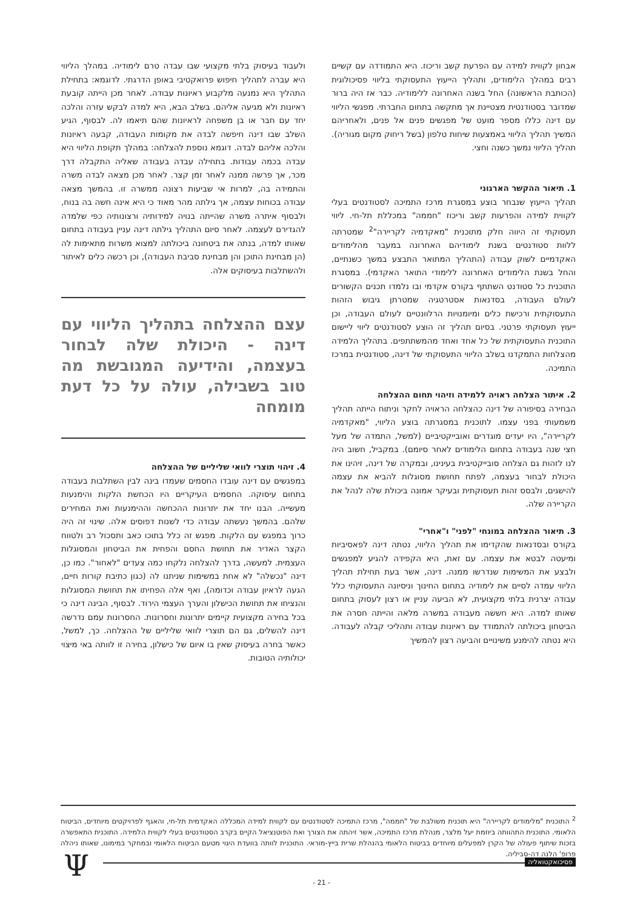אבחון לקווית למידה עם הפרעת קשב וריכוז. היא התמודדה עם קשיים רבים במהלך הלימודים, ותהליך הייעוץ התעסוקתי בליווי פסיכולוגית (הכותבת הראשונה) החל בשנה האחרונה ללימודיה. כבר אז היה ברור שמדובר בסטודנטית מצטיינת אך מתקשה בתחום החברתי. מפגשי הליווי עם דינה כללו מספר מועט של מפגשים פנים אל פנים, ולאחריהם המשיך תהליך הליווי באמצעות שיחות טלפון (בשל ריחוק מקום מגוריה). תהליך הליווי נמשך כשנה וחצי.
1. תיאור ההקשר הארגוני
תהליך הייעוץ שנבחר בוצע במסגרת מרכז התמיכה לסטודנטים בעלי לקווית למידה והפרעות קשב וריכוז "חממה" במכללת תל-חי. ליווי תעסוקתי זה היווה חלק מתוכנית "מאקדמיה לקריירה"<sup>2</sup> שמטרתה ללוות סטודנטים בשנת לימודיהם האחרונה במעבר מהלימודים האקדמיים לשוק עבודה (התהליך המתואר התבצע במשך כשנתיים, והחל בשנת הלימודים האחרונה ללימודי התואר האקדמי). במסגרת התוכנית כל סטודנט השתתף בקורס אקדמי ובו נלמדו תכנים הקשורים לעולם העבודה, בסדנאות אסטרטגיה שמטרתן גיבוש הזהות התעסוקתית ורכישת כלים ומיומנויות הרלוונטיים לעולם העבודה, וכן ייעוץ תעסוקתי פרטני. בסיום תהליך זה הוצע לסטודנטים ליווי ליישום התוכנית התעסוקתית של כל אחד ואחד מהמשתתפים. בתהליך הלמידה מהצלחות התמקדנו בשלב הליווי התעסוקתי של דינה, סטודנטית במרכז התמיכה.
2. איתור הצלחה ראויה ללמידה וזיהוי תחום ההצלחה
הבחירה בסיפורה של דינה כהצלחה הראויה לחקר וניתוח הייתה תהליך משמעותי בפני עצמו. לתוכנית במסגרתה בוצע הליווי, "מאקדמיה לקריירה", היו יעדים מוגדרים ואובייקטיביים (למשל, התמדה של מעל חצי שנה בעבודה בתחום הלימודים לאחר סיומם). במקביל, חשוב היה לנו לזהות גם הצלחה סובייקטיבית בעינינו, ובמקרה של דינה, זיהינו את היכולת לבחור בעצמה, לפתח תחושת מסוגלות להביא את עצמה להישגים, ולבסס זהות תעסוקתית ובעיקר אמונה ביכולת שלה לנהל את הקריירה שלה.
3. תיאור ההצלחה במונחי "לפני" ו"אחרי"
בקורס ובסדנאות שהקדימו את תהליך הליווי, נטתה דינה לפאסיביות ומיעטה לבטא את עצמה. עם זאת, היא הקפידה להגיע למפגשים ולבצע את המשימות שנדרשו ממנה. דינה, אשר בעת תחילת תהליך הליווי עמדה לסיים את לימודיה בתחום החינוך וניסיונה התעסוקתי כלל עבודה יצרנית בלתי מקצועית, לא הביעה עניין או רצון לעסוק בתחום שאותו למדה. היא חששה מעבודה במשרה מלאה והייתה חסרה את הביטחון ביכולתה להתמודד עם ראיונות עבודה ותהליכי קבלה לעבודה. היא נטתה להימנע משינויים והביעה רצון להמשיך
ולעבוד בעיסוק בלתי מקצועי שבו עבדה טרם לימודיה. במהלך הליווי היא עברה לתהליך חיפוש פרואקטיבי באופן הדרגתי. לדוגמא: בתחילת התהליך היא נמנעה מלקבוע ראיונות עבודה. לאחר מכן הייתה קובעת ראיונות ולא מגיעה אליהם. בשלב הבא, היא למדה לבקש עזרה והלכה יחד עם חבר או בן משפחה לראיונות שהם תיאמו לה. לבסוף, הגיע השלב שבו דינה חיפשה לבדה את מקומות העבודה, קבעה ראיונות והלכה אליהם לבדה. דוגמא נוספת להצלחה: במהלך תקופת הליווי היא עבדה בכמה עבודות. בתחילה עבדה בעבודה שאליה התקבלה דרך מכר, אך פרשה ממנה לאחר זמן קצר. לאחר מכן מצאה לבדה משרה והתמידה בה, למרות אי שביעות רצונה ממשרה זו. בהמשך מצאה עבודה בכוחות עצמה, אך גילתה מהר מאוד כי היא אינה חשה בה בנוח, ולבסוף איתרה משרה שהייתה בנויה למידותיה ורצונותיה כפי שלמדה להגדירם לעצמה. לאחר סיום התהליך גילתה דינה עניין בעבודה בתחום שאותו למדה, בנתה את ביטחונה ביכולתה למצוא משרות מתאימות לה (הן מבחינת התוכן והן מבחינת סביבת העבודה), וכן רכשה כלים לאיתור ולהשתלבות בעיסוקים אלה.
עצם ההצלחה בתהליך הליווי עם דינה - היכולת שלה לבחור בעצמה, והידיעה המגובשת מה טוב בשבילה, עולה על כל דעת מומחה
4. זיהוי תוצרי לוואי שליליים של ההצלחה
במפגשים עם דינה עובדו החסמים שעמדו בינה לבין השתלבות בעבודה בתחום עיסוקה. החסמים העיקריים היו הכחשת הלקות והימנעות מעשייה. הבנו יחד את יתרונות ההכחשה וההימנעות ואת המחירים שלהם. בהמשך נעשתה עבודה כדי לשנות דפוסים אלה. שינוי זה היה כרוך במפגש עם הלקות. מפגש זה כלל בתוכו כאב ותסכול רב ולטווח הקצר האדיר את תחושת החסם והפחית את הביטחון והמסוגלות העצמית. למעשה, בדרך להצלחה נלקחו כמה צעדים "לאחור". כמו כן, דינה "נכשלה" לא אחת במשימות שניתנו לה (כגון כתיבת קורות חיים, הגעה לראיון עבודה וכדומה), ואף אלה הפחיתו את תחושת המסוגלות והנציחו את תחושת הכישלון והערך העצמי הירוד. לבסוף, הבינה דינה כי בכל בחירה מקצועית קיימים יתרונות וחסרונות. החסרונות עמם נדרשה דינה להשלים, גם הם תוצרי לוואי שליליים של ההצלחה. כך, למשל, כאשר בחרה בעיסוק שאין בו איום של כישלון, בחירה זו לוותה באי מיצוי יכולותיה הטובות.
<sup>2</sup> התוכנית "מלימודים לקריירה" היא תוכנית משולבת של "חממה", מרכז התמיכה לסטודנטים עם לקווית למידה המכללה האקדמית תל-חי, והאגף לפרויקטים מיוחדים, הביטוח הלאומי. התוכנית התהוותה ביוזמת יעל מלצר, מנהלת מרכז התמיכה, אשר זיהתה את הצורך ואת הפוטנציאל הקיים בקרב הסטודנטים בעלי לקווית הלמידה. התוכנית התאפשרה בזכות שיתוף פעולה של הקרן למפעלים מיוחדים בביטוח הלאומי בהנהלת שרית בייץ-מוראי. התוכנית לוותה בוועדת היגוי מטעם הביטוח הלאומי ובמחקר במימונו, שאותו ניהלה פרופ' הלנה דה-סביליה.
פסיכואקטואליה Ψ
- 21 -